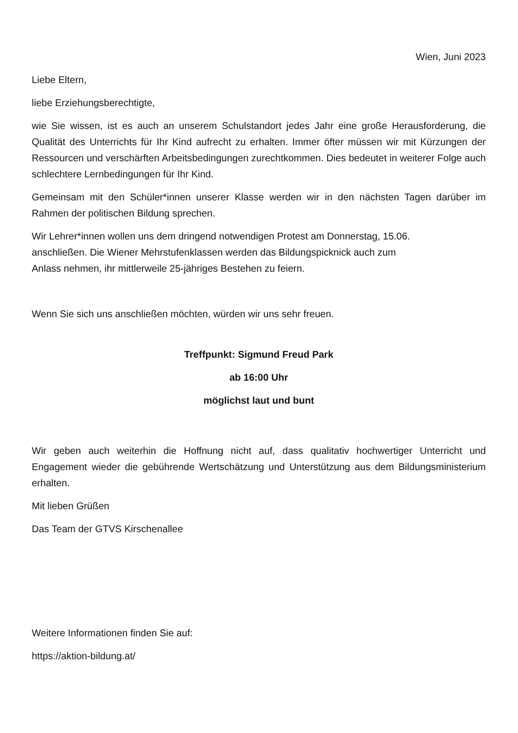Wien, Juni 2023
Liebe Eltern,
liebe Erziehungsberechtigte,
wie Sie wissen, ist es auch an unserem Schulstandort jedes Jahr eine große Herausforderung, die Qualität des Unterrichts für Ihr Kind aufrecht zu erhalten. Immer öfter müssen wir mit Kürzungen der Ressourcen und verschärften Arbeitsbedingungen zurechtkommen. Dies bedeutet in weiterer Folge auch schlechtere Lernbedingungen für Ihr Kind.
Gemeinsam mit den Schüler*innen unserer Klasse werden wir in den nächsten Tagen darüber im Rahmen der politischen Bildung sprechen.
Wir Lehrer*innen wollen uns dem dringend notwendigen Protest am Donnerstag, 15.06.
anschließen. Die Wiener Mehrstufenklassen werden das Bildungspicknick auch zum
Anlass nehmen, ihr mittlerweile 25-jähriges Bestehen zu feiern.
Wenn Sie sich uns anschließen möchten, würden wir uns sehr freuen.
Treffpunkt: Sigmund Freud Park
ab 16:00 Uhr
möglichst laut und bunt
Wir geben auch weiterhin die Hoffnung nicht auf, dass qualitativ hochwertiger Unterricht und Engagement wieder die gebührende Wertschätzung und Unterstützung aus dem Bildungsministerium erhalten.
Mit lieben Grüßen
Das Team der GTVS Kirschenallee
Weitere Informationen finden Sie auf:
https://aktion-bildung.at/